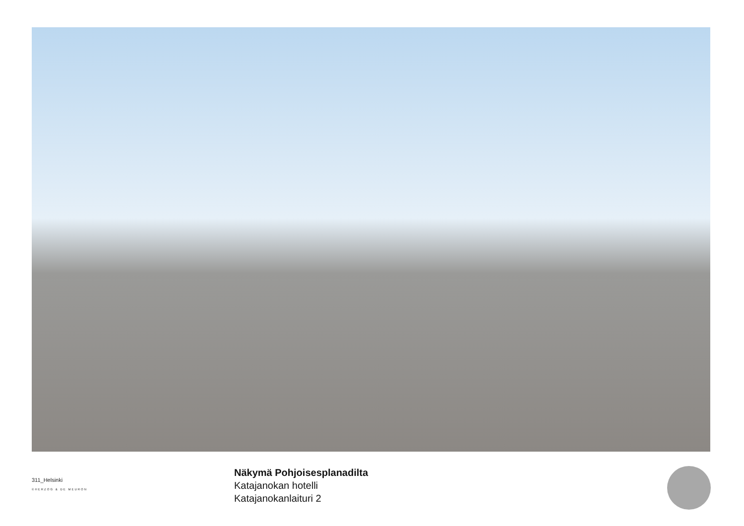311_Helsinki
©HERZOG & DE MEURON
Näkymä Pohjoisesplanadilta
Katajanokan hotelli
Katajanokanlaituri 2